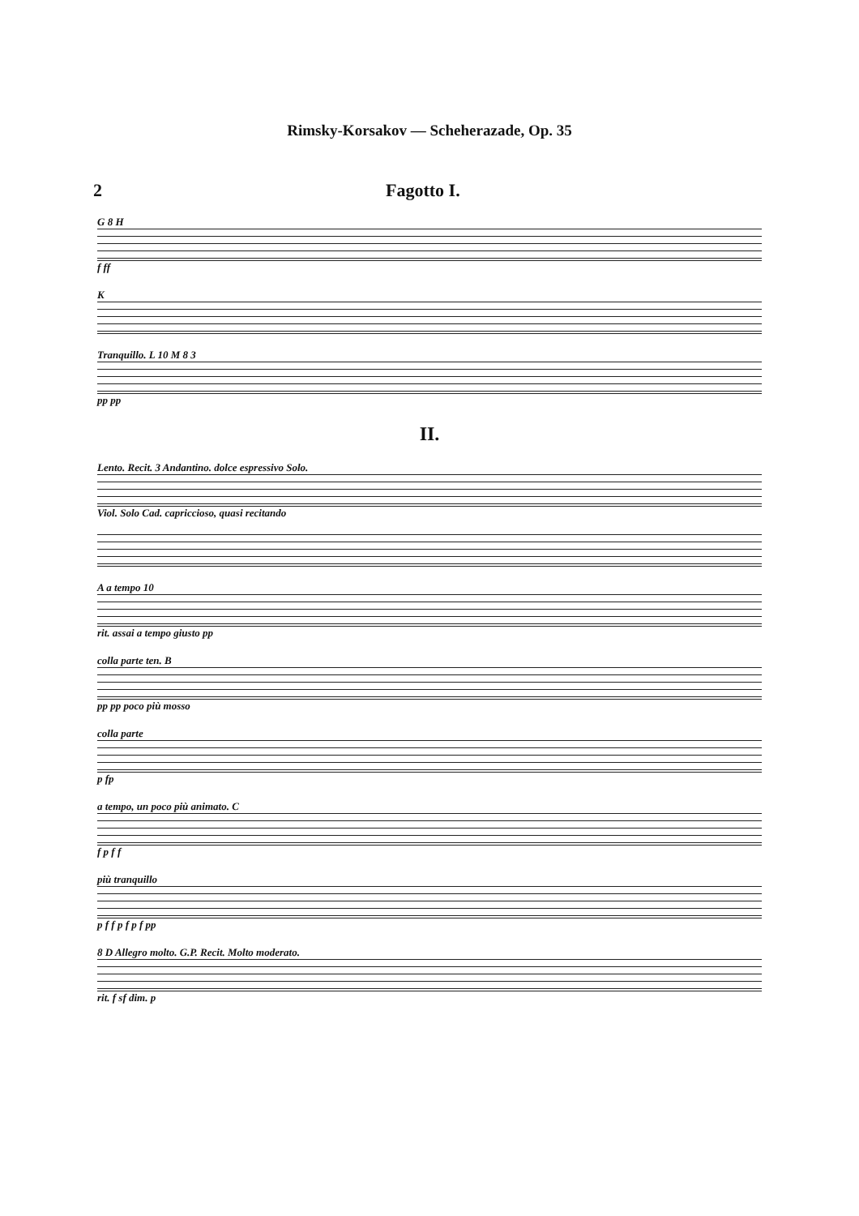Rimsky-Korsakov — Scheherazade, Op. 35
2 Fagotto I.
G 8 H
f ff
K
Tranquillo. L 10 M 8 3
pp pp
II.
Lento. Recit. 3 Andantino. dolce espressivo Solo.
Viol. Solo Cad. capriccioso, quasi recitando
A a tempo 10
rit. assai a tempo giusto pp
colla parte ten. B
pp pp poco più mosso
colla parte
p fp
a tempo, un poco più animato. C
f p f f
più tranquillo
p f f p f p f pp
8 D Allegro molto. G.P. Recit. Molto moderato.
rit. f sf dim. p